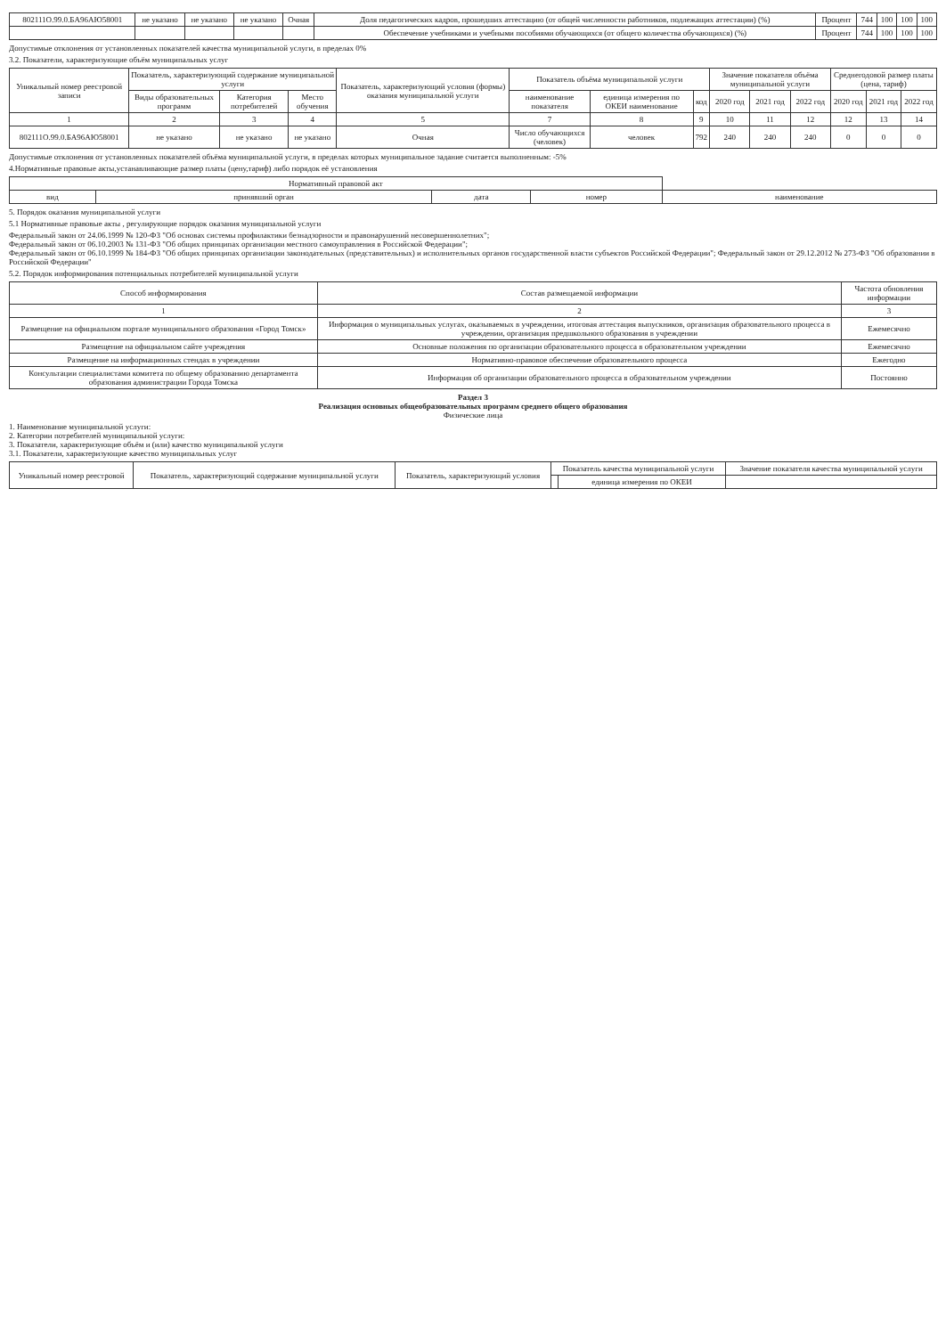| 802111О.99.0.БА96АЮ58001 | не указано | не указано | не указано | Очная | Доля педагогических кадров, прошедших аттестацию (от общей численности работников, подлежащих аттестации) (%) | Процент | 744 | 100 | 100 | 100 |
| | | | | | Обеспечение учебниками и учебными пособиями обучающихся (от общего количества обучающихся) (%) | Процент | 744 | 100 | 100 | 100 |
Допустимые отклонения от установленных показателей качества муниципальной услуги, в пределах 0%
3.2. Показатели, характеризующие объём муниципальных услуг
| Уникальный номер реестровой записи | Показатель, характеризующий содержание муниципальной услуги | | | Показатель, характеризующий условия (формы) оказания муниципальной услуги | Показатель объёма муниципальной услуги | | | Значение показателя объёма муниципальной услуги | | | Среднегодовой размер платы (цена, тариф) | | |
| --- | --- | --- | --- | --- | --- | --- | --- | --- | --- | --- | --- | --- | --- |
| | Виды образовательных программ | Категория потребителей | Место обучения | | наименование показателя | единица измерения по ОКЕИ наименование | код | 2020 год | 2021 год | 2022 год | 2020 год | 2021 год | 2022 год |
| 1 | 2 | 3 | 4 | 5 | 7 | 8 | 9 | 10 | 11 | 12 | 12 | 13 | 14 |
| 802111О.99.0.БА96АЮ58001 | не указано | не указано | не указано | Очная | Число обучающихся (человек) | человек | 792 | 240 | 240 | 240 | 0 | 0 | 0 |
Допустимые отклонения от установленных показателей объёма муниципальной услуги, в пределах которых муниципальное задание считается выполненным: -5%
4.Нормативные правовые акты,устанавливающие размер платы (цену,тариф) либо порядок её установления
| Нормативный правовой акт | | | | |
| --- | --- | --- | --- | --- |
| вид | принявший орган | дата | номер | наименование |
5. Порядок оказания муниципальной услуги
5.1 Нормативные правовые акты , регулирующие порядок оказания муниципальной услуги
Федеральный закон от 24.06.1999 № 120-ФЗ "Об основах системы профилактики безнадзорности и правонарушений несовершеннолетних";
Федеральный закон от 06.10.2003 № 131-ФЗ "Об общих принципах организации местного самоуправления в Российской Федерации";
Федеральный закон от 06.10.1999 № 184-ФЗ "Об общих принципах организации законодательных (представительных) и исполнительных органов государственной власти субъектов Российской Федерации"; Федеральный закон от 29.12.2012 № 273-ФЗ "Об образовании в Российской Федерации"
5.2. Порядок информирования потенциальных потребителей муниципальной услуги
| Способ информирования | Состав размещаемой информации | Частота обновления информации |
| --- | --- | --- |
| 1 | 2 | 3 |
| Размещение на официальном портале муниципального образования «Город Томск» | Информация о муниципальных услугах, оказываемых в учреждении, итоговая аттестация выпускников, организация образовательного процесса в учреждении, организация предшкольного образования в учреждении | Ежемесячно |
| Размещение на официальном сайте учреждения | Основные положения по организации образовательного процесса в образовательном учреждении | Ежемесячно |
| Размещение на информационных стендах в учреждении | Нормативно-правовое обеспечение образовательного процесса | Ежегодно |
| Консультации специалистами комитета по общему образованию департамента образования администрации Города Томска | Информация об организации образовательного процесса в образовательном учреждении | Постоянно |
Раздел 3
Реализация основных общеобразовательных программ среднего общего образования
Физические лица
1. Наименование муниципальной услуги:
2. Категории потребителей муниципальной услуги:
3. Показатели, характеризующие объём и (или) качество муниципальной услуги
3.1. Показатели, характеризующие качество муниципальных услуг
| Уникальный номер реестровой | Показатель, характеризующий содержание муниципальной услуги | Показатель, характеризующий условия | Показатель качества муниципальной услуги | | Значение показателя качества муниципальной услуги |
| --- | --- | --- | --- | --- | --- |
| | | | | единица измерения по ОКЕИ | |